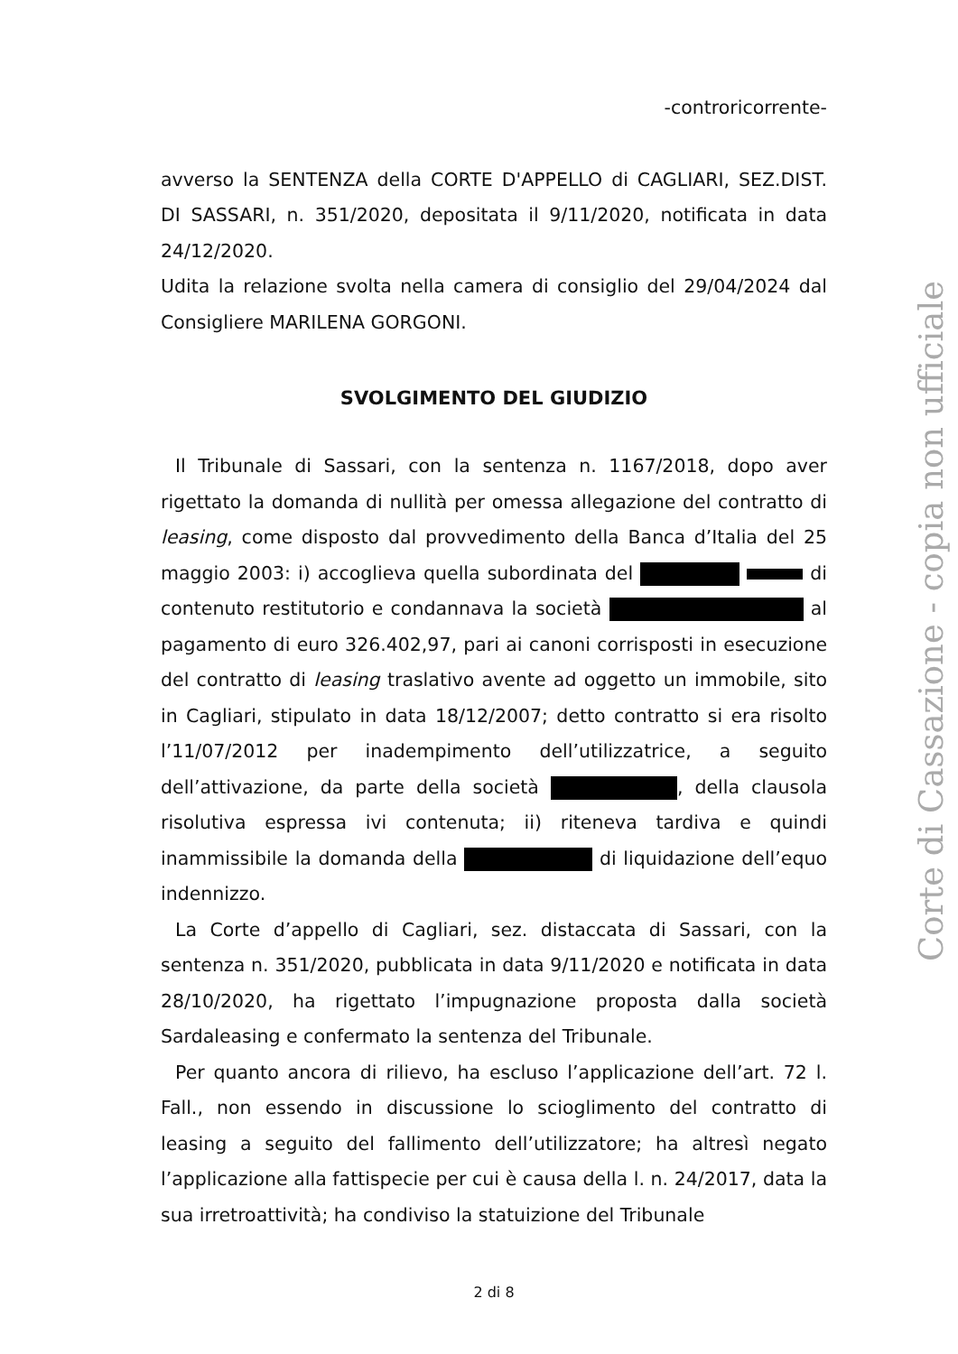-controricorrente-
avverso la SENTENZA della CORTE D'APPELLO di CAGLIARI, SEZ.DIST. DI SASSARI, n. 351/2020, depositata il 9/11/2020, notificata in data 24/12/2020.
Udita la relazione svolta nella camera di consiglio del 29/04/2024 dal Consigliere MARILENA GORGONI.
SVOLGIMENTO DEL GIUDIZIO
Il Tribunale di Sassari, con la sentenza n. 1167/2018, dopo aver rigettato la domanda di nullità per omessa allegazione del contratto di leasing, come disposto dal provvedimento della Banca d’Italia del 25 maggio 2003: i) accoglieva quella subordinata del di contenuto restitutorio e condannava la società al pagamento di euro 326.402,97, pari ai canoni corrisposti in esecuzione del contratto di leasing traslativo avente ad oggetto un immobile, sito in Cagliari, stipulato in data 18/12/2007; detto contratto si era risolto l’11/07/2012 per inadempimento dell’utilizzatrice, a seguito dell’attivazione, da parte della società , della clausola risolutiva espressa ivi contenuta; ii) riteneva tardiva e quindi inammissibile la domanda della di liquidazione dell’equo indennizzo.
La Corte d’appello di Cagliari, sez. distaccata di Sassari, con la sentenza n. 351/2020, pubblicata in data 9/11/2020 e notificata in data 28/10/2020, ha rigettato l’impugnazione proposta dalla società Sardaleasing e confermato la sentenza del Tribunale.
Per quanto ancora di rilievo, ha escluso l’applicazione dell’art. 72 l. Fall., non essendo in discussione lo scioglimento del contratto di leasing a seguito del fallimento dell’utilizzatore; ha altresì negato l’applicazione alla fattispecie per cui è causa della l. n. 24/2017, data la sua irretroattività; ha condiviso la statuizione del Tribunale
2 di 8
Corte di Cassazione - copia non ufficiale